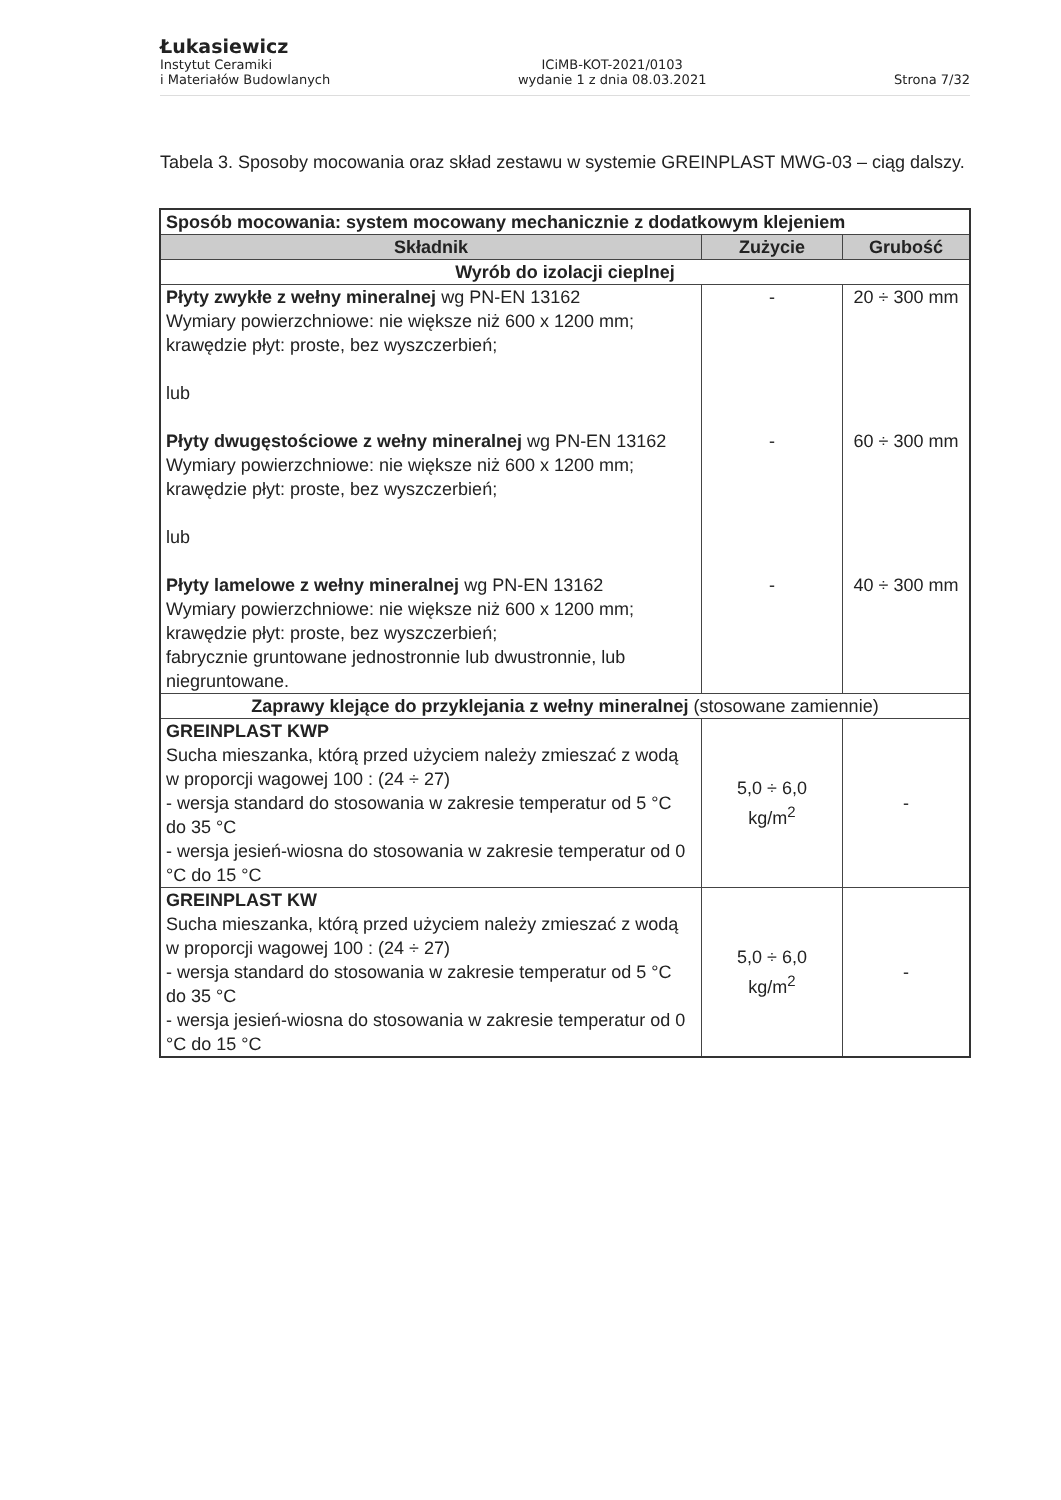Łukasiewicz
Instytut Ceramiki
i Materiałów Budowlanych
ICiMB-KOT-2021/0103
wydanie 1 z dnia 08.03.2021
Strona 7/32
Tabela 3. Sposoby mocowania oraz skład zestawu w systemie GREINPLAST MWG-03 – ciąg dalszy.
| Sposób mocowania: system mocowany mechanicznie z dodatkowym klejeniem | | |
| Składnik | Zużycie | Grubość |
| Wyrób do izolacji cieplnej | | |
| Płyty zwykłe z wełny mineralnej wg PN-EN 13162 Wymiary powierzchniowe: nie większe niż 600 x 1200 mm; krawędzie płyt: proste, bez wyszczerbień; lub Płyty dwugęstościowe z wełny mineralnej wg PN-EN 13162 Wymiary powierzchniowe: nie większe niż 600 x 1200 mm; krawędzie płyt: proste, bez wyszczerbień; lub Płyty lamelowe z wełny mineralnej wg PN-EN 13162 Wymiary powierzchniowe: nie większe niż 600 x 1200 mm; krawędzie płyt: proste, bez wyszczerbień; fabrycznie gruntowane jednostronnie lub dwustronnie, lub niegruntowane. | - - - | 20 ÷ 300 mm 60 ÷ 300 mm 40 ÷ 300 mm |
| Zaprawy klejące do przyklejania z wełny mineralnej (stosowane zamiennie) | | |
| GREINPLAST KWP Sucha mieszanka, którą przed użyciem należy zmieszać z wodą w proporcji wagowej 100 : (24 ÷ 27) - wersja standard do stosowania w zakresie temperatur od 5 °C do 35 °C - wersja jesień-wiosna do stosowania w zakresie temperatur od 0 °C do 15 °C | 5,0 ÷ 6,0 kg/m<sup>2</sup> | - |
| GREINPLAST KW Sucha mieszanka, którą przed użyciem należy zmieszać z wodą w proporcji wagowej 100 : (24 ÷ 27) - wersja standard do stosowania w zakresie temperatur od 5 °C do 35 °C - wersja jesień-wiosna do stosowania w zakresie temperatur od 0 °C do 15 °C | 5,0 ÷ 6,0 kg/m<sup>2</sup> | - |